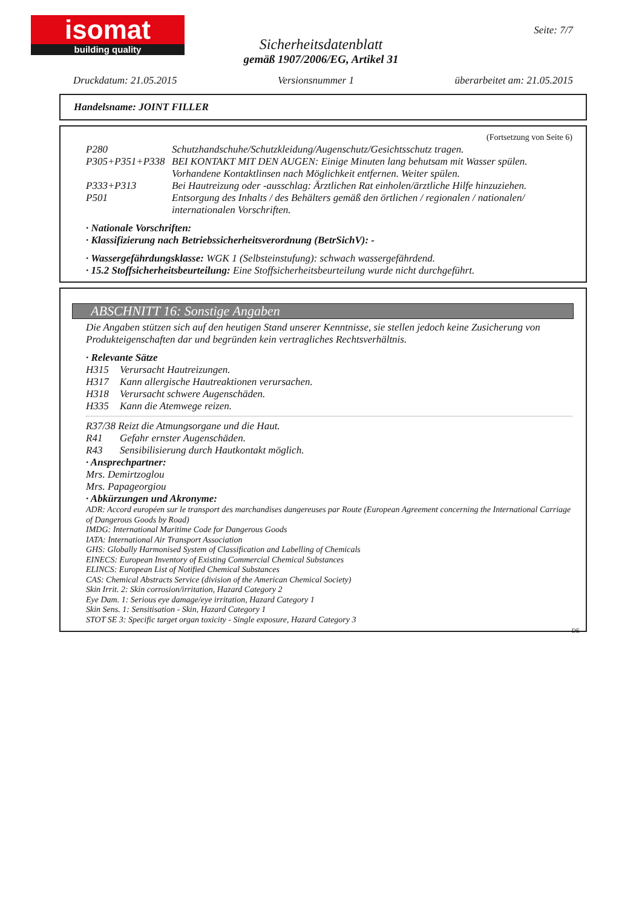isomat
building quality
Seite: 7/7
Sicherheitsdatenblatt
gemäß 1907/2006/EG, Artikel 31
Druckdatum: 21.05.2015 Versionsnummer 1 überarbeitet am: 21.05.2015
Handelsname: JOINT FILLER
(Fortsetzung von Seite 6)
P280 Schutzhandschuhe/Schutzkleidung/Augenschutz/Gesichtsschutz tragen.
P305+P351+P338 BEI KONTAKT MIT DEN AUGEN: Einige Minuten lang behutsam mit Wasser spülen. Vorhandene Kontaktlinsen nach Möglichkeit entfernen. Weiter spülen.
P333+P313 Bei Hautreizung oder -ausschlag: Ärztlichen Rat einholen/ärztliche Hilfe hinzuziehen.
P501 Entsorgung des Inhalts / des Behälters gemäß den örtlichen / regionalen / nationalen/ internationalen Vorschriften.
· Nationale Vorschriften:
· Klassifizierung nach Betriebssicherheitsverordnung (BetrSichV): -
· Wassergefährdungsklasse: WGK 1 (Selbsteinstufung): schwach wassergefährdend.
· 15.2 Stoffsicherheitsbeurteilung: Eine Stoffsicherheitsbeurteilung wurde nicht durchgeführt.
ABSCHNITT 16: Sonstige Angaben
Die Angaben stützen sich auf den heutigen Stand unserer Kenntnisse, sie stellen jedoch keine Zusicherung von Produkteigenschaften dar und begründen kein vertragliches Rechtsverhältnis.
· Relevante Sätze
H315 Verursacht Hautreizungen.
H317 Kann allergische Hautreaktionen verursachen.
H318 Verursacht schwere Augenschäden.
H335 Kann die Atemwege reizen.
R37/38 Reizt die Atmungsorgane und die Haut.
R41 Gefahr ernster Augenschäden.
R43 Sensibilisierung durch Hautkontakt möglich.
· Ansprechpartner:
Mrs. Demirtzoglou
Mrs. Papageorgiou
· Abkürzungen und Akronyme:
ADR: Accord européen sur le transport des marchandises dangereuses par Route (European Agreement concerning the International Carriage of Dangerous Goods by Road)
IMDG: International Maritime Code for Dangerous Goods
IATA: International Air Transport Association
GHS: Globally Harmonised System of Classification and Labelling of Chemicals
EINECS: European Inventory of Existing Commercial Chemical Substances
ELINCS: European List of Notified Chemical Substances
CAS: Chemical Abstracts Service (division of the American Chemical Society)
Skin Irrit. 2: Skin corrosion/irritation, Hazard Category 2
Eye Dam. 1: Serious eye damage/eye irritation, Hazard Category 1
Skin Sens. 1: Sensitisation - Skin, Hazard Category 1
STOT SE 3: Specific target organ toxicity - Single exposure, Hazard Category 3
DE